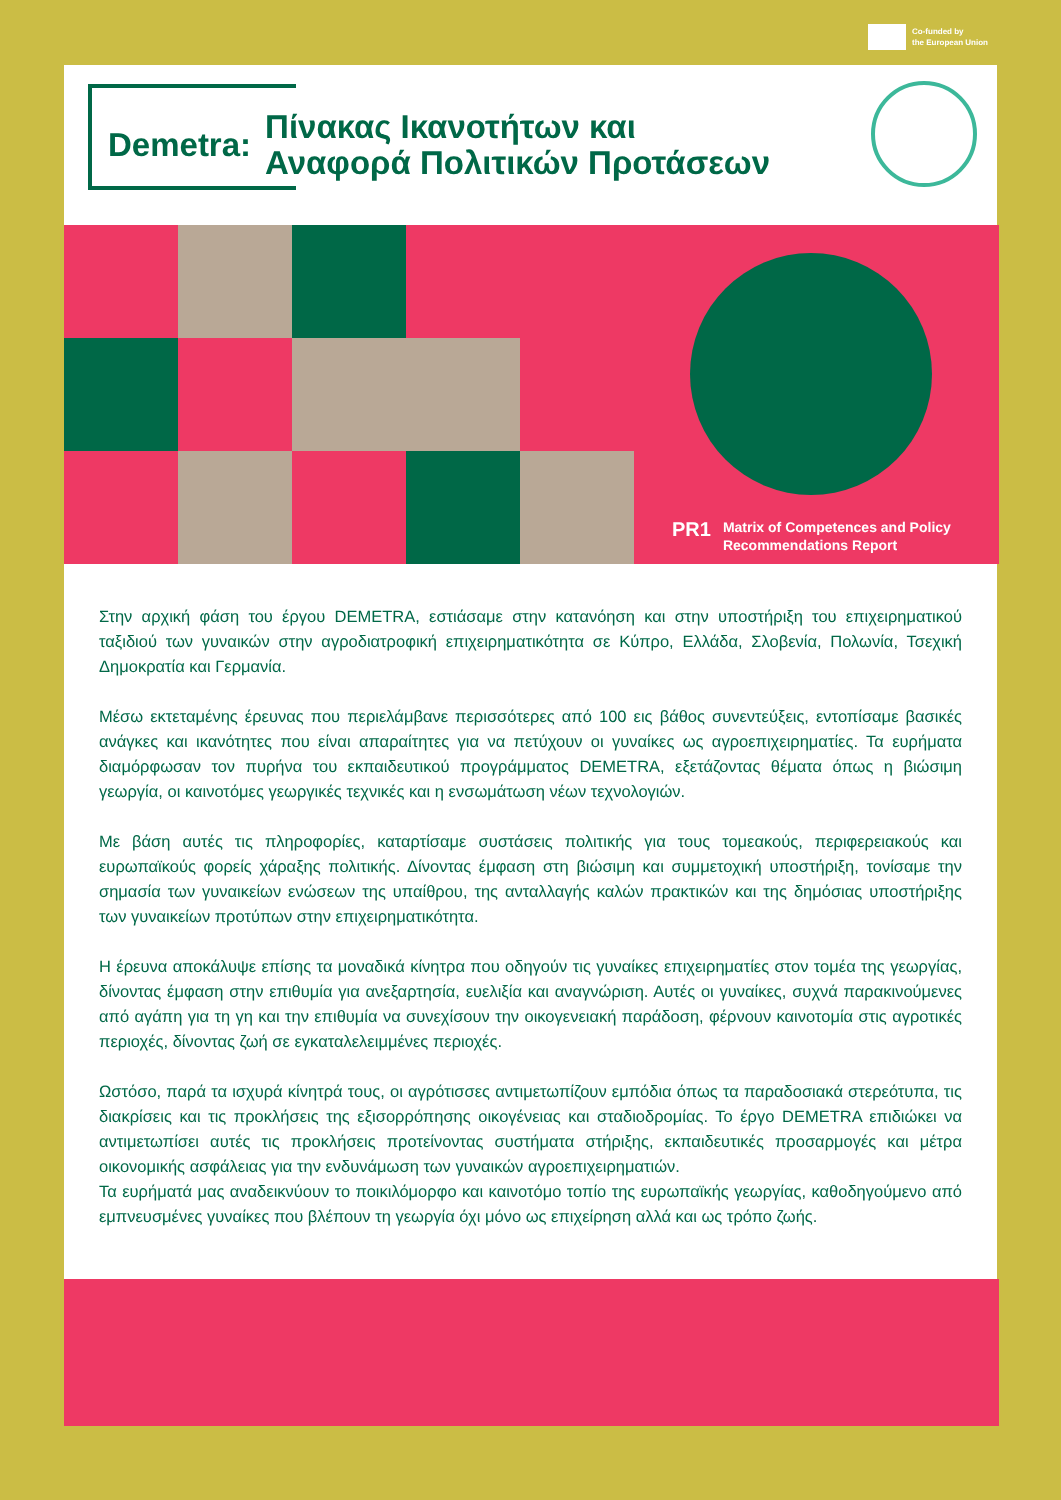Co-funded by
the European Union
Demetra:
Πίνακας Ικανοτήτων και
Αναφορά Πολιτικών Προτάσεων
PR1 Matrix of Competences and Policy
Recommendations Report
Στην αρχική φάση του έργου DEMETRA, εστιάσαμε στην κατανόηση και στην υποστήριξη του επιχειρηματικού ταξιδιού των γυναικών στην αγροδιατροφική επιχειρηματικότητα σε Κύπρο, Ελλάδα, Σλοβενία, Πολωνία, Τσεχική Δημοκρατία και Γερμανία.
Μέσω εκτεταμένης έρευνας που περιελάμβανε περισσότερες από 100 εις βάθος συνεντεύξεις, εντοπίσαμε βασικές ανάγκες και ικανότητες που είναι απαραίτητες για να πετύχουν οι γυναίκες ως αγροεπιχειρηματίες. Τα ευρήματα διαμόρφωσαν τον πυρήνα του εκπαιδευτικού προγράμματος DEMETRA, εξετάζοντας θέματα όπως η βιώσιμη γεωργία, οι καινοτόμες γεωργικές τεχνικές και η ενσωμάτωση νέων τεχνολογιών.
Με βάση αυτές τις πληροφορίες, καταρτίσαμε συστάσεις πολιτικής για τους τομεακούς, περιφερειακούς και ευρωπαϊκούς φορείς χάραξης πολιτικής. Δίνοντας έμφαση στη βιώσιμη και συμμετοχική υποστήριξη, τονίσαμε την σημασία των γυναικείων ενώσεων της υπαίθρου, της ανταλλαγής καλών πρακτικών και της δημόσιας υποστήριξης των γυναικείων προτύπων στην επιχειρηματικότητα.
Η έρευνα αποκάλυψε επίσης τα μοναδικά κίνητρα που οδηγούν τις γυναίκες επιχειρηματίες στον τομέα της γεωργίας, δίνοντας έμφαση στην επιθυμία για ανεξαρτησία, ευελιξία και αναγνώριση. Αυτές οι γυναίκες, συχνά παρακινούμενες από αγάπη για τη γη και την επιθυμία να συνεχίσουν την οικογενειακή παράδοση, φέρνουν καινοτομία στις αγροτικές περιοχές, δίνοντας ζωή σε εγκαταλελειμμένες περιοχές.
Ωστόσο, παρά τα ισχυρά κίνητρά τους, οι αγρότισσες αντιμετωπίζουν εμπόδια όπως τα παραδοσιακά στερεότυπα, τις διακρίσεις και τις προκλήσεις της εξισορρόπησης οικογένειας και σταδιοδρομίας. Το έργο DEMETRA επιδιώκει να αντιμετωπίσει αυτές τις προκλήσεις προτείνοντας συστήματα στήριξης, εκπαιδευτικές προσαρμογές και μέτρα οικονομικής ασφάλειας για την ενδυνάμωση των γυναικών αγροεπιχειρηματιών.
Τα ευρήματά μας αναδεικνύουν το ποικιλόμορφο και καινοτόμο τοπίο της ευρωπαϊκής γεωργίας, καθοδηγούμενο από εμπνευσμένες γυναίκες που βλέπουν τη γεωργία όχι μόνο ως επιχείρηση αλλά και ως τρόπο ζωής.